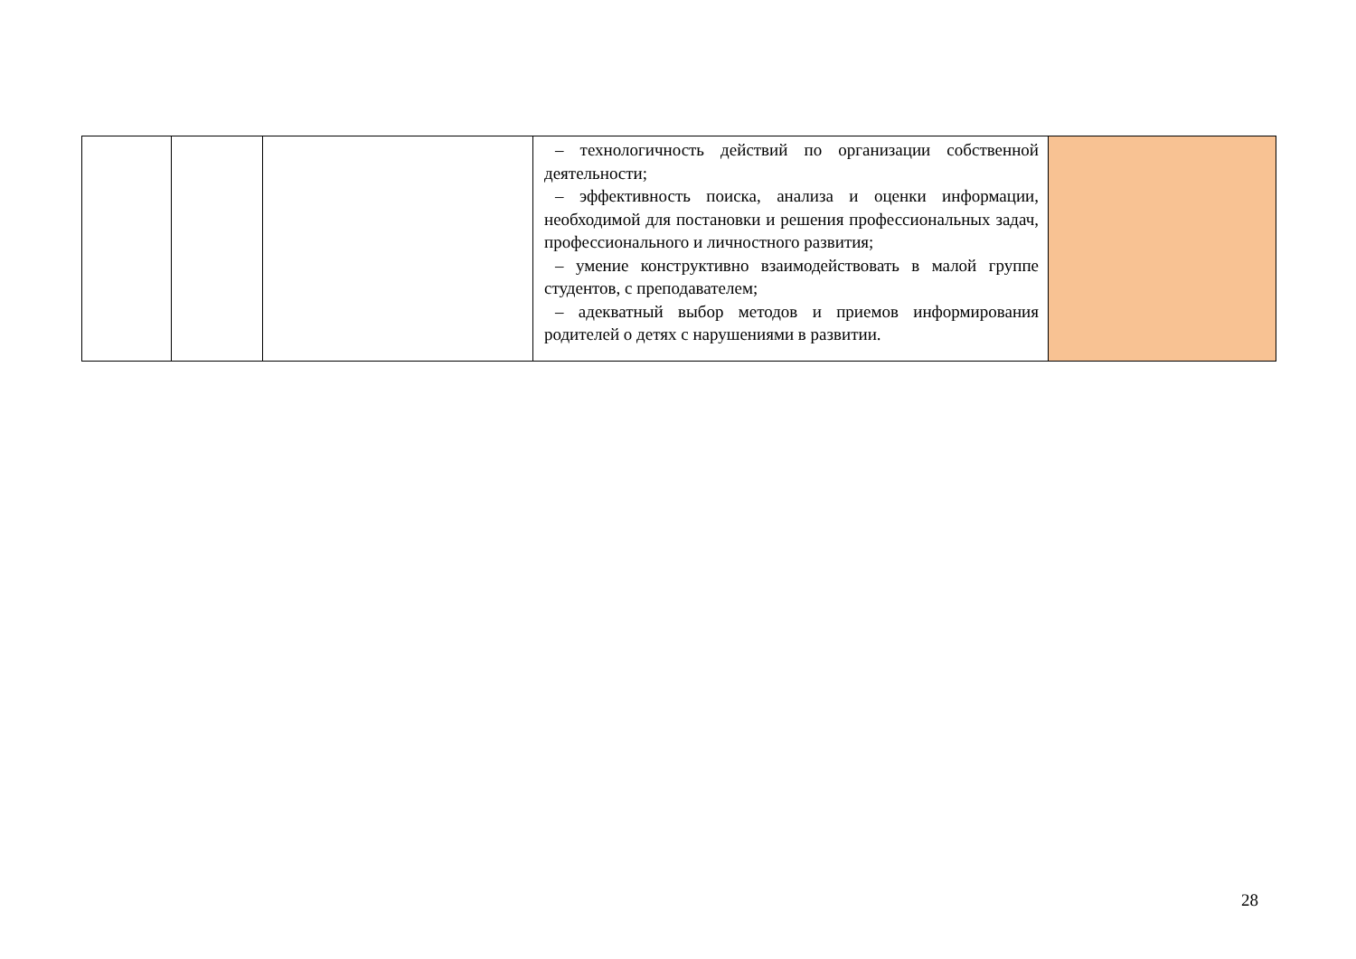| | | | – технологичность действий по организации собственной деятельности; – эффективность поиска, анализа и оценки информации, необходимой для постановки и решения профессиональных задач, профессионального и личностного развития; – умение конструктивно взаимодействовать в малой группе студентов, с преподавателем; – адекватный выбор методов и приемов информирования родителей о детях с нарушениями в развитии. | |
28